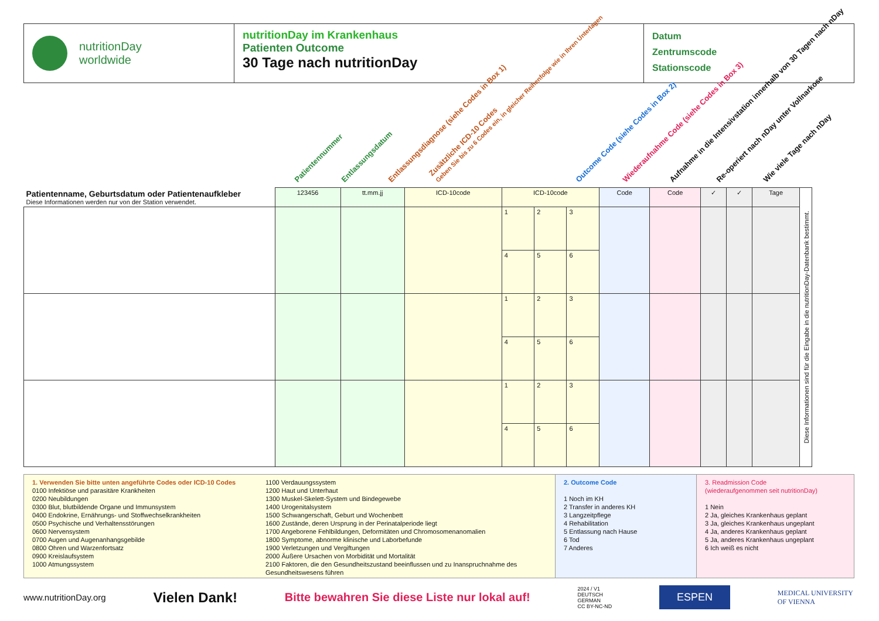nutritionDay
worldwide
nutritionDay im Krankenhaus
Patienten Outcome
30 Tage nach nutritionDay
Datum
Zentrumscode
Stationscode
Patientennummer Entlassungsdatum Entlassungsdiagnose (siehe Codes in Box 1) Zusätzliche ICD-10 Codes
Geben Sie bis zu 6 Codes ein, in gleicher Reihenfolge wie in Ihren Unterlagen Outcome Code (siehe Codes in Box 2) Wiederaufnahme Code (siehe Codes in Box 3) Aufnahme in die Intensivstation innerhalb von 30 Tagen nach nDay Re-operiert nach nDay unter Vollnarkose Wie viele Tage nach nDay
| Patientenname, Geburtsdatum oder Patientenaufkleber Diese Informationen werden nur von der Station verwendet. | 123456 | tt.mm.jj | ICD-10code | ICD-10code | | | Code | Code | ✓ | ✓ | Tage | Diese Informationen sind für die Eingabe in die nutritionDay-Datenbank bestimmt. |
| --- | --- | --- | --- | --- | --- | --- | --- | --- | --- | --- | --- | --- |
| | | | | 1 | 2 | 3 | | | | | | |
| | | | | 4 | 5 | 6 | | | | | | |
| | | | | 1 | 2 | 3 | | | | | | |
| | | | | 4 | 5 | 6 | | | | | | |
| | | | | 1 | 2 | 3 | | | | | | |
| | | | | 4 | 5 | 6 | | | | | | |
1. Verwenden Sie bitte unten angeführte Codes oder ICD-10 Codes
0100 Infektiöse und parasitäre Krankheiten
0200 Neubildungen
0300 Blut, blutbildende Organe und Immunsystem
0400 Endokrine, Ernährungs- und Stoffwechselkrankheiten
0500 Psychische und Verhaltensstörungen
0600 Nervensystem
0700 Augen und Augenanhangsgebilde
0800 Ohren und Warzenfortsatz
0900 Kreislaufsystem
1000 Atmungssystem
1100 Verdauungssystem
1200 Haut und Unterhaut
1300 Muskel-Skelett-System und Bindegewebe
1400 Urogenitalsystem
1500 Schwangerschaft, Geburt und Wochenbett
1600 Zustände, deren Ursprung in der Perinatalperiode liegt
1700 Angeborene Fehlbildungen, Deformitäten und Chromosomenanomalien
1800 Symptome, abnorme klinische und Laborbefunde
1900 Verletzungen und Vergiftungen
2000 Äußere Ursachen von Morbidität und Mortalität
2100 Faktoren, die den Gesundheitszustand beeinflussen und zu Inanspruchnahme des Gesundheitswesens führen
2. Outcome Code
1 Noch im KH
2 Transfer in anderes KH
3 Langzeitpflege
4 Rehabilitation
5 Entlassung nach Hause
6 Tod
7 Anderes
3. Readmission Code
(wiederaufgenommen seit nutritionDay)
1 Nein
2 Ja, gleiches Krankenhaus geplant
3 Ja, gleiches Krankenhaus ungeplant
4 Ja, anderes Krankenhaus geplant
5 Ja, anderes Krankenhaus ungeplant
6 Ich weiß es nicht
www.nutritionDay.org Vielen Dank! Bitte bewahren Sie diese Liste nur lokal auf! 2024 / V1
DEUTSCH
GERMAN
CC BY-NC-ND ESPEN MEDICAL UNIVERSITY
OF VIENNA